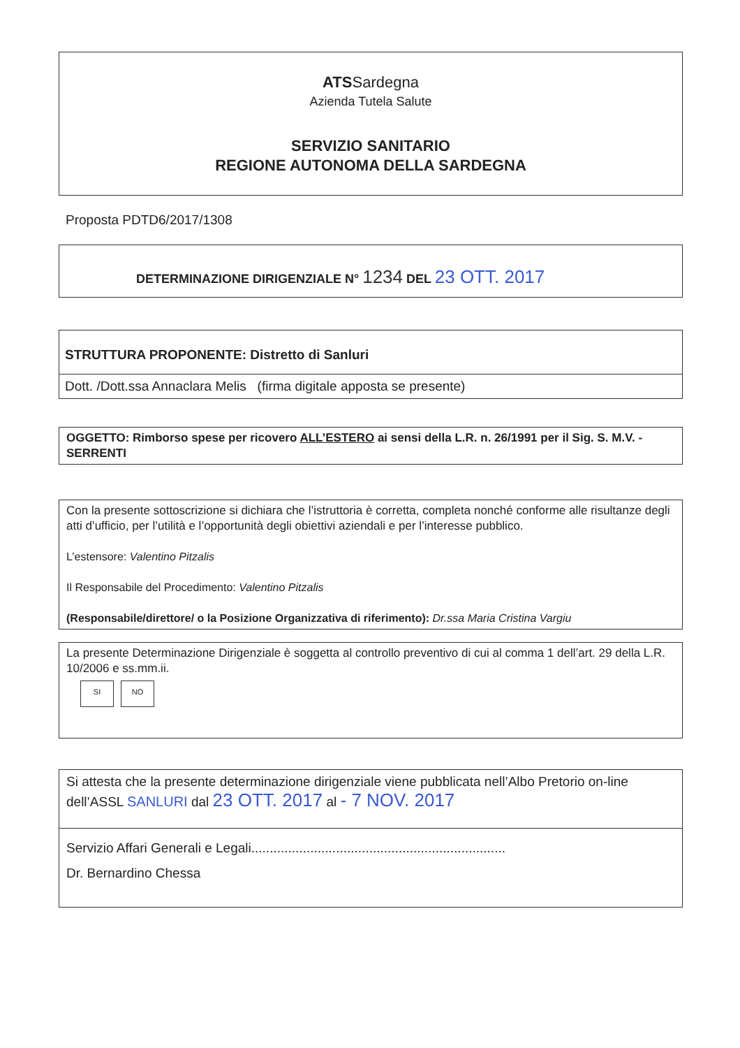ATSSardegna
Azienda Tutela Salute
SERVIZIO SANITARIO
REGIONE AUTONOMA DELLA SARDEGNA
Proposta PDTD6/2017/1308
DETERMINAZIONE DIRIGENZIALE N° 1234 DEL 23 OTT. 2017
STRUTTURA PROPONENTE: Distretto di Sanluri
Dott. /Dott.ssa Annaclara Melis (firma digitale apposta se presente)
OGGETTO: Rimborso spese per ricovero ALL’ESTERO ai sensi della L.R. n. 26/1991 per il Sig. S. M.V. - SERRENTI
Con la presente sottoscrizione si dichiara che l’istruttoria è corretta, completa nonché conforme alle risultanze degli atti d’ufficio, per l’utilità e l’opportunità degli obiettivi aziendali e per l’interesse pubblico.
L’estensore: Valentino Pitzalis
Il Responsabile del Procedimento: Valentino Pitzalis
(Responsabile/direttore/ o la Posizione Organizzativa di riferimento): Dr.ssa Maria Cristina Vargiu
La presente Determinazione Dirigenziale è soggetta al controllo preventivo di cui al comma 1 dell’art. 29 della L.R. 10/2006 e ss.mm.ii.
SI NO
Si attesta che la presente determinazione dirigenziale viene pubblicata nell’Albo Pretorio on-line dell’ASSL SANLURI dal 23 OTT. 2017 al - 7 NOV. 2017
Servizio Affari Generali e Legali.....................................................................
Dr. Bernardino Chessa